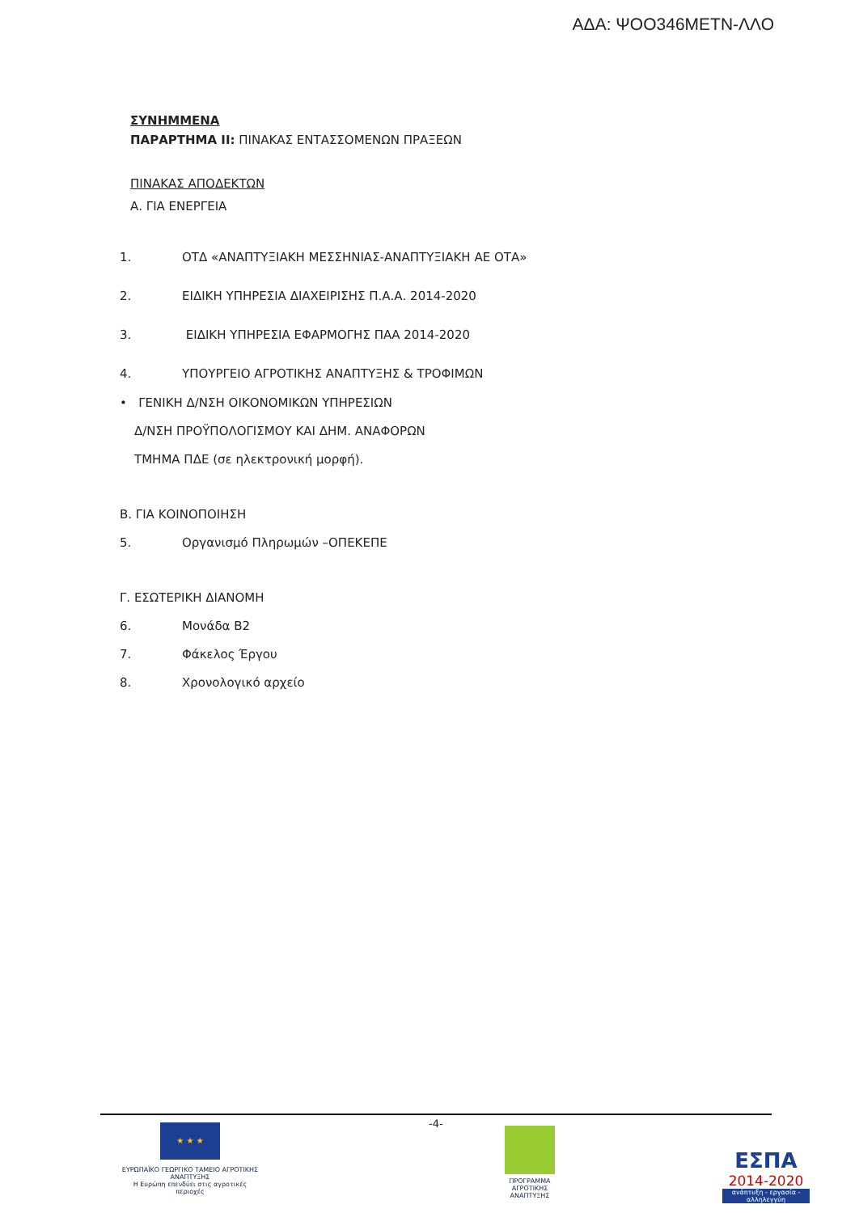ΑΔΑ: ΨΟΟ346ΜΕΤΝ-ΛΛΟ
ΣΥΝΗΜΜΕΝΑ
ΠΑΡΑΡΤΗΜΑ ΙΙ: ΠΙΝΑΚΑΣ ΕΝΤΑΣΣΟΜΕΝΩΝ ΠΡΑΞΕΩΝ
ΠΙΝΑΚΑΣ ΑΠΟΔΕΚΤΩΝ
Α. ΓΙΑ ΕΝΕΡΓΕΙΑ
1. ΟΤΔ «ΑΝΑΠΤΥΞΙΑΚΗ ΜΕΣΣΗΝΙΑΣ-ΑΝΑΠΤΥΞΙΑΚΗ ΑΕ ΟΤΑ»
2. ΕΙΔΙΚΗ ΥΠΗΡΕΣΙΑ ΔΙΑΧΕΙΡΙΣΗΣ Π.Α.Α. 2014-2020
3. ΕΙΔΙΚΗ ΥΠΗΡΕΣΙΑ ΕΦΑΡΜΟΓΗΣ ΠΑΑ 2014-2020
4. ΥΠΟΥΡΓΕΙΟ ΑΓΡΟΤΙΚΗΣ ΑΝΑΠΤΥΞΗΣ & ΤΡΟΦΙΜΩΝ
• ΓΕΝΙΚΗ Δ/ΝΣΗ ΟΙΚΟΝΟΜΙΚΩΝ ΥΠΗΡΕΣΙΩΝ
Δ/ΝΣΗ ΠΡΟΫΠΟΛΟΓΙΣΜΟΥ ΚΑΙ ΔΗΜ. ΑΝΑΦΟΡΩΝ
ΤΜΗΜΑ ΠΔΕ (σε ηλεκτρονική μορφή).
Β. ΓΙΑ ΚΟΙΝΟΠΟΙΗΣΗ
5. Οργανισμό Πληρωμών –ΟΠΕΚΕΠΕ
Γ. ΕΣΩΤΕΡΙΚΗ ΔΙΑΝΟΜΗ
6. Μονάδα Β2
7. Φάκελος Έργου
8. Χρονολογικό αρχείο
-4-
★ ★ ★
ΕΥΡΩΠΑΪΚΟ ΓΕΩΡΓΙΚΟ ΤΑΜΕΙΟ ΑΓΡΟΤΙΚΗΣ ΑΝΑΠΤΥΞΗΣ
Η Ευρώπη επενδύει στις αγροτικές περιοχές
ΠΡΟΓΡΑΜΜΑ ΑΓΡΟΤΙΚΗΣ ΑΝΑΠΤΥΞΗΣ
ΕΣΠΑ
2014-2020
ανάπτυξη - εργασία - αλληλεγγύη